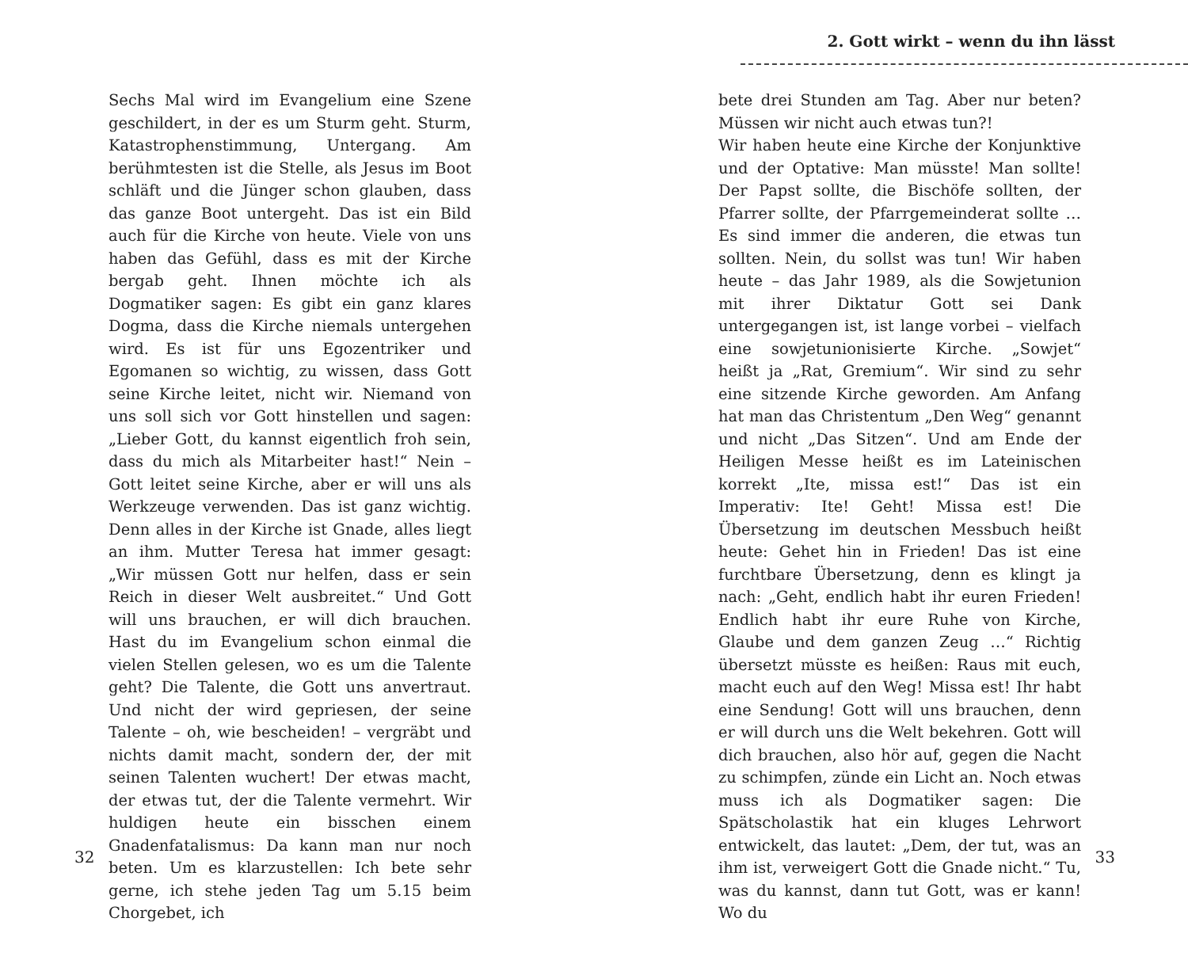Sechs Mal wird im Evangelium eine Szene geschildert, in der es um Sturm geht. Sturm, Katastrophenstimmung, Untergang. Am berühmtesten ist die Stelle, als Jesus im Boot schläft und die Jünger schon glauben, dass das ganze Boot untergeht. Das ist ein Bild auch für die Kirche von heute. Viele von uns haben das Gefühl, dass es mit der Kirche bergab geht. Ihnen möchte ich als Dogmatiker sagen: Es gibt ein ganz klares Dogma, dass die Kirche niemals untergehen wird. Es ist für uns Egozentriker und Egomanen so wichtig, zu wissen, dass Gott seine Kirche leitet, nicht wir. Niemand von uns soll sich vor Gott hinstellen und sagen: „Lieber Gott, du kannst eigentlich froh sein, dass du mich als Mitarbeiter hast!“ Nein – Gott leitet seine Kirche, aber er will uns als Werkzeuge verwenden. Das ist ganz wichtig. Denn alles in der Kirche ist Gnade, alles liegt an ihm. Mutter Teresa hat immer gesagt: „Wir müssen Gott nur helfen, dass er sein Reich in dieser Welt ausbreitet.“ Und Gott will uns brauchen, er will dich brauchen. Hast du im Evangelium schon einmal die vielen Stellen gelesen, wo es um die Talente geht? Die Talente, die Gott uns anvertraut. Und nicht der wird gepriesen, der seine Talente – oh, wie bescheiden! – vergräbt und nichts damit macht, sondern der, der mit seinen Talenten wuchert! Der etwas macht, der etwas tut, der die Talente vermehrt. Wir huldigen heute ein bisschen einem Gnadenfatalismus: Da kann man nur noch beten. Um es klarzustellen: Ich bete sehr gerne, ich stehe jeden Tag um 5.15 beim Chorgebet, ich
32
2. Gott wirkt – wenn du ihn lässt
bete drei Stunden am Tag. Aber nur beten? Müssen wir nicht auch etwas tun?!
Wir haben heute eine Kirche der Konjunktive und der Optative: Man müsste! Man sollte! Der Papst sollte, die Bischöfe sollten, der Pfarrer sollte, der Pfarrgemeinderat sollte … Es sind immer die anderen, die etwas tun sollten. Nein, du sollst was tun! Wir haben heute – das Jahr 1989, als die Sowjetunion mit ihrer Diktatur Gott sei Dank untergegangen ist, ist lange vorbei – vielfach eine sowjetunionisierte Kirche. „Sowjet“ heißt ja „Rat, Gremium“. Wir sind zu sehr eine sitzende Kirche geworden. Am Anfang hat man das Christentum „Den Weg“ genannt und nicht „Das Sitzen“. Und am Ende der Heiligen Messe heißt es im Lateinischen korrekt „Ite, missa est!“ Das ist ein Imperativ: Ite! Geht! Missa est! Die Übersetzung im deutschen Messbuch heißt heute: Gehet hin in Frieden! Das ist eine furchtbare Übersetzung, denn es klingt ja nach: „Geht, endlich habt ihr euren Frieden! Endlich habt ihr eure Ruhe von Kirche, Glaube und dem ganzen Zeug …“ Richtig übersetzt müsste es heißen: Raus mit euch, macht euch auf den Weg! Missa est! Ihr habt eine Sendung! Gott will uns brauchen, denn er will durch uns die Welt bekehren. Gott will dich brauchen, also hör auf, gegen die Nacht zu schimpfen, zünde ein Licht an. Noch etwas muss ich als Dogmatiker sagen: Die Spätscholastik hat ein kluges Lehrwort entwickelt, das lautet: „Dem, der tut, was an ihm ist, verweigert Gott die Gnade nicht.“ Tu, was du kannst, dann tut Gott, was er kann! Wo du
33